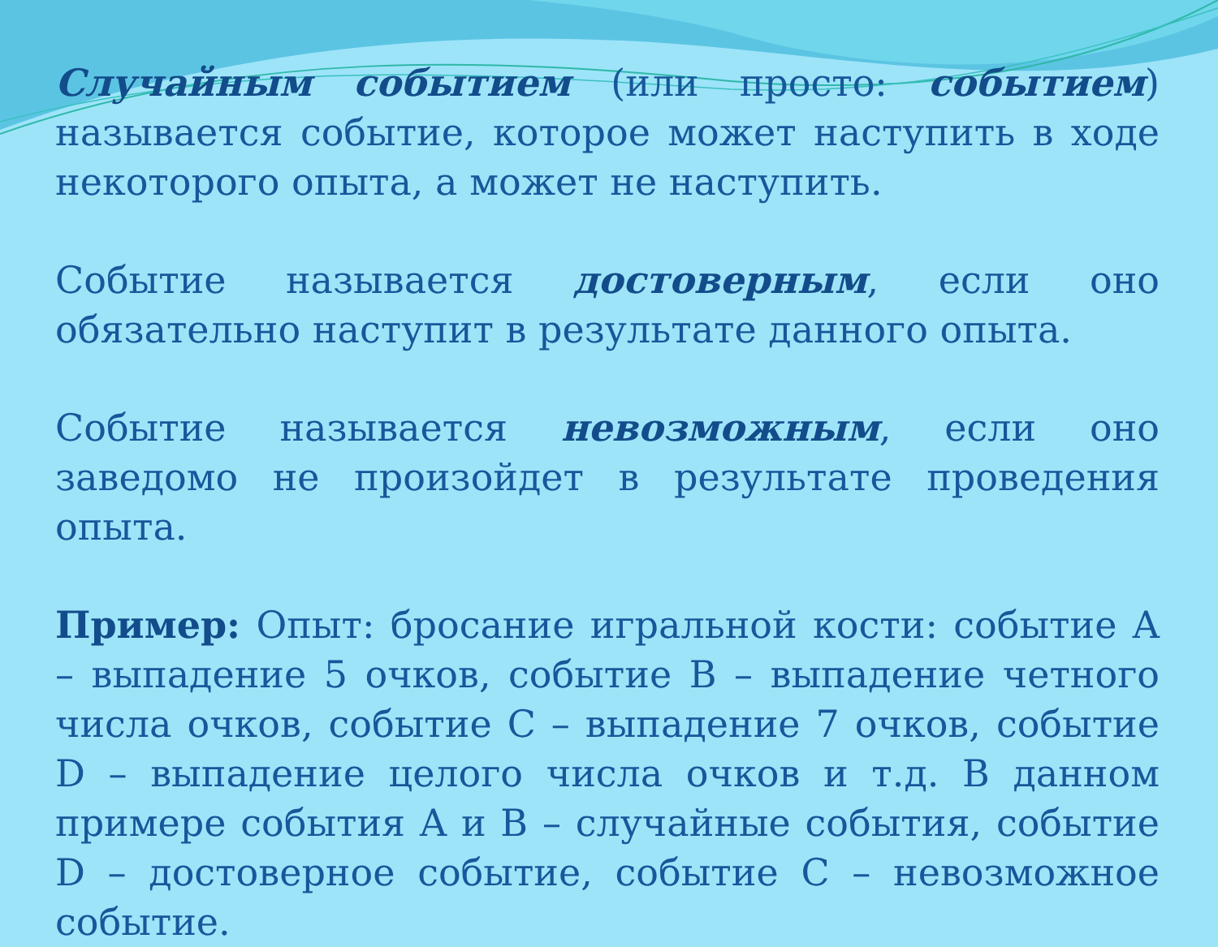Случайным событием (или просто: событием) называется событие, которое может наступить в ходе некоторого опыта, а может не наступить.
Событие называется достоверным, если оно обязательно наступит в результате данного опыта.
Событие называется невозможным, если оно заведомо не произойдет в результате проведения опыта.
Пример: Опыт: бросание игральной кости: событие A – выпадение 5 очков, событие B – выпадение четного числа очков, событие C – выпадение 7 очков, событие D – выпадение целого числа очков и т.д. В данном примере события A и B – случайные события, событие D – достоверное событие, событие C – невозможное событие.